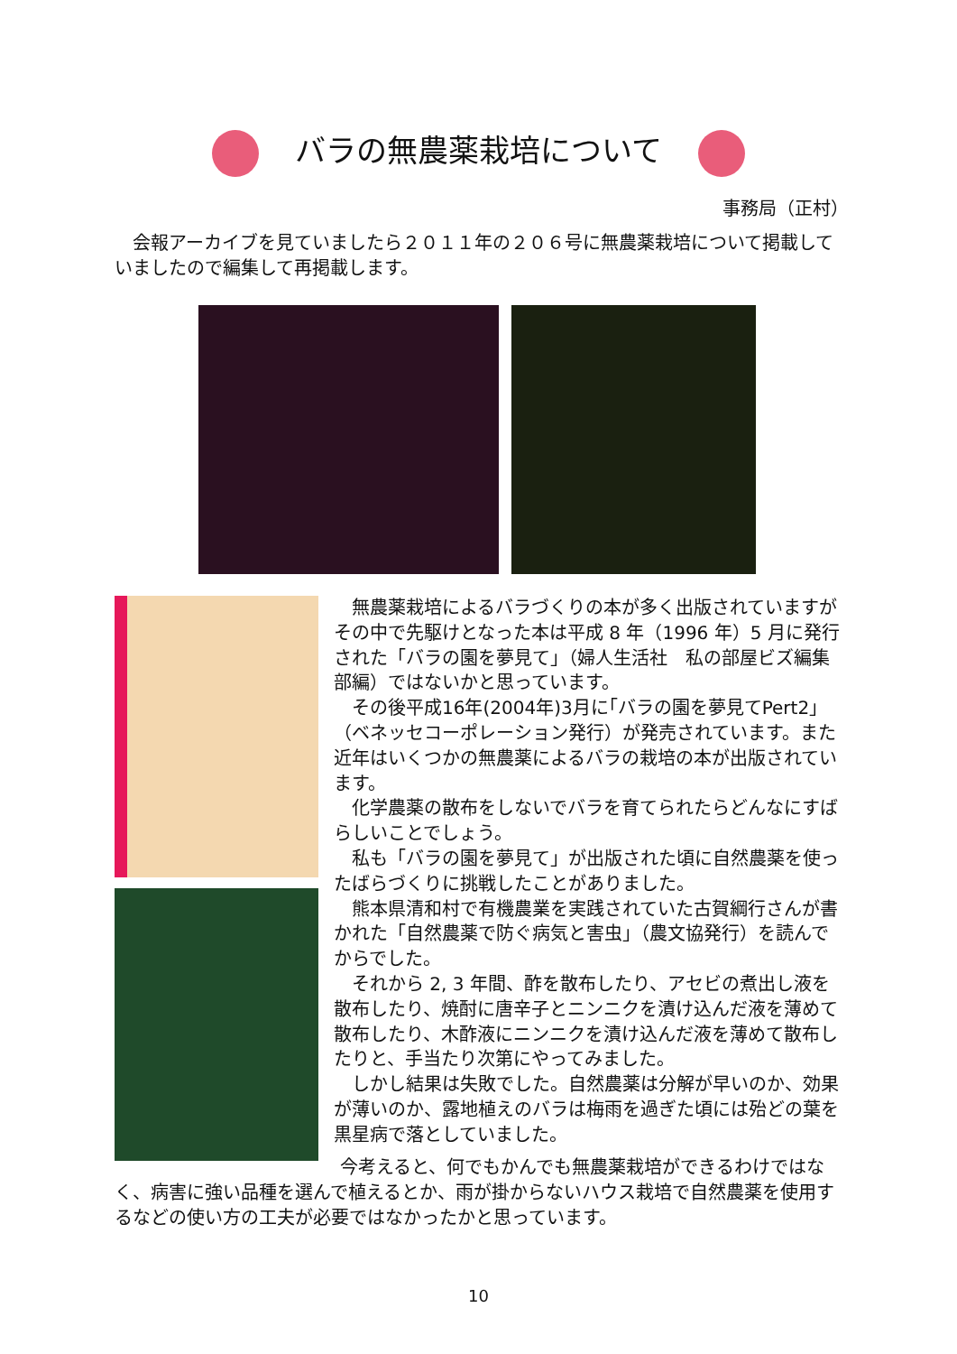バラの無農薬栽培について
事務局（正村）
会報アーカイブを見ていましたら２０１１年の２０６号に無農薬栽培について掲載していましたので編集して再掲載します。
無農薬栽培によるバラづくりの本が多く出版されていますがその中で先駆けとなった本は平成 8 年（1996 年）5 月に発行された「バラの園を夢見て」（婦人生活社　私の部屋ビズ編集部編）ではないかと思っています。
その後平成16年(2004年)3月に｢バラの園を夢見てPert2｣（ベネッセコーポレーション発行）が発売されています。また近年はいくつかの無農薬によるバラの栽培の本が出版されています。
化学農薬の散布をしないでバラを育てられたらどんなにすばらしいことでしょう。
私も「バラの園を夢見て」が出版された頃に自然農薬を使ったばらづくりに挑戦したことがありました。
熊本県清和村で有機農業を実践されていた古賀綱行さんが書かれた「自然農薬で防ぐ病気と害虫」（農文協発行）を読んでからでした。
それから 2, 3 年間、酢を散布したり、アセビの煮出し液を散布したり、焼酎に唐辛子とニンニクを漬け込んだ液を薄めて散布したり、木酢液にニンニクを漬け込んだ液を薄めて散布したりと、手当たり次第にやってみました。
しかし結果は失敗でした。自然農薬は分解が早いのか、効果が薄いのか、露地植えのバラは梅雨を過ぎた頃には殆どの葉を黒星病で落としていました。
今考えると、何でもかんでも無農薬栽培ができるわけではなく、病害に強い品種を選んで植えるとか、雨が掛からないハウス栽培で自然農薬を使用するなどの使い方の工夫が必要ではなかったかと思っています。
10